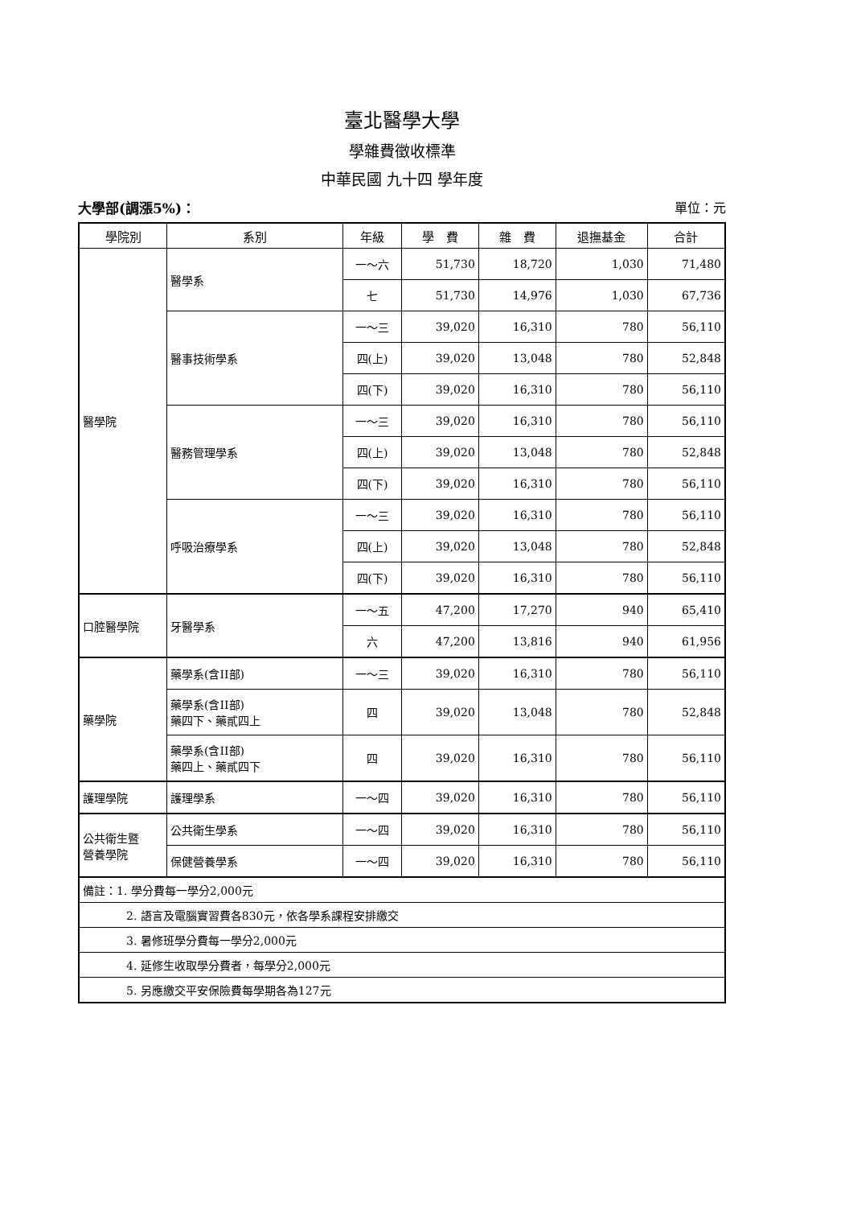臺北醫學大學
學雜費徵收標準
中華民國 九十四 學年度
大學部(調漲5%)： 單位：元
| 學院別 | 系別 | 年級 | 學 費 | 雜 費 | 退撫基金 | 合計 |
| --- | --- | --- | --- | --- | --- | --- |
| 醫學院 | 醫學系 | 一～六 | 51,730 | 18,720 | 1,030 | 71,480 |
| | | 七 | 51,730 | 14,976 | 1,030 | 67,736 |
| | 醫事技術學系 | 一～三 | 39,020 | 16,310 | 780 | 56,110 |
| | | 四(上) | 39,020 | 13,048 | 780 | 52,848 |
| | | 四(下) | 39,020 | 16,310 | 780 | 56,110 |
| | 醫務管理學系 | 一～三 | 39,020 | 16,310 | 780 | 56,110 |
| | | 四(上) | 39,020 | 13,048 | 780 | 52,848 |
| | | 四(下) | 39,020 | 16,310 | 780 | 56,110 |
| | 呼吸治療學系 | 一～三 | 39,020 | 16,310 | 780 | 56,110 |
| | | 四(上) | 39,020 | 13,048 | 780 | 52,848 |
| | | 四(下) | 39,020 | 16,310 | 780 | 56,110 |
| 口腔醫學院 | 牙醫學系 | 一～五 | 47,200 | 17,270 | 940 | 65,410 |
| | | 六 | 47,200 | 13,816 | 940 | 61,956 |
| 藥學院 | 藥學系(含II部) | 一～三 | 39,020 | 16,310 | 780 | 56,110 |
| | 藥學系(含II部) 藥四下、藥貳四上 | 四 | 39,020 | 13,048 | 780 | 52,848 |
| | 藥學系(含II部) 藥四上、藥貳四下 | 四 | 39,020 | 16,310 | 780 | 56,110 |
| 護理學院 | 護理學系 | 一～四 | 39,020 | 16,310 | 780 | 56,110 |
| 公共衛生暨 營養學院 | 公共衛生學系 | 一～四 | 39,020 | 16,310 | 780 | 56,110 |
| | 保健營養學系 | 一～四 | 39,020 | 16,310 | 780 | 56,110 |
| 備註：1. 學分費每一學分2,000元 | | | | | | |
| 2. 語言及電腦實習費各830元，依各學系課程安排繳交 | | | | | | |
| 3. 暑修班學分費每一學分2,000元 | | | | | | |
| 4. 延修生收取學分費者，每學分2,000元 | | | | | | |
| 5. 另應繳交平安保險費每學期各為127元 | | | | | | |